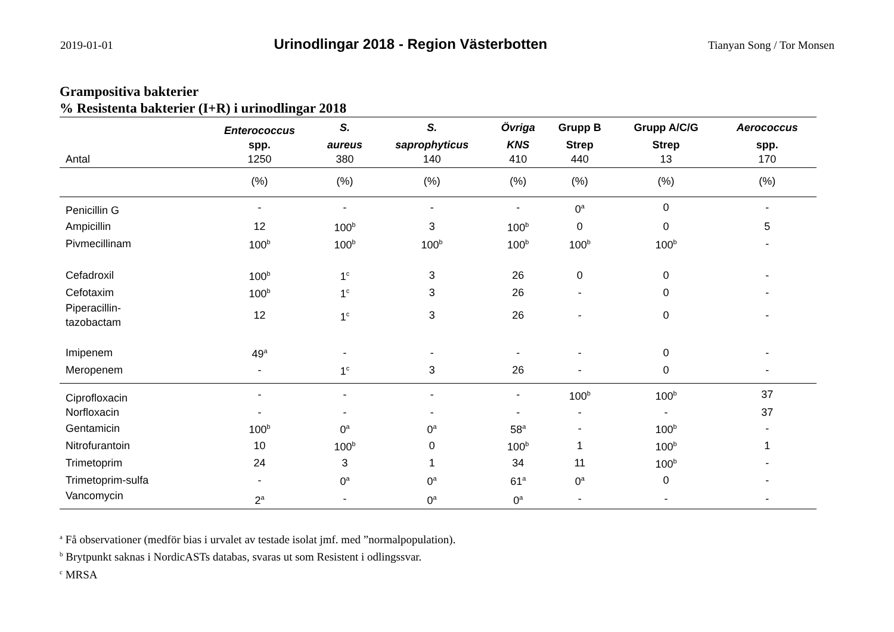2019-01-01
Urinodlingar 2018 - Region Västerbotten
Tianyan Song / Tor Monsen
Grampositiva bakterier
% Resistenta bakterier (I+R) i urinodlingar 2018
| | Enterococcus | S. | S. | Övriga | Grupp B | Grupp A/C/G | Aerococcus |
| --- | --- | --- | --- | --- | --- | --- | --- |
| | spp. | aureus | saprophyticus | KNS | Strep | Strep | spp. |
| Antal | 1250 | 380 | 140 | 410 | 440 | 13 | 170 |
| | (%) | (%) | (%) | (%) | (%) | (%) | (%) |
| Penicillin G | - | - | - | - | 0<sup>a</sup> | 0 | - |
| Ampicillin | 12 | 100<sup>b</sup> | 3 | 100<sup>b</sup> | 0 | 0 | 5 |
| Pivmecillinam | 100<sup>b</sup> | 100<sup>b</sup> | 100<sup>b</sup> | 100<sup>b</sup> | 100<sup>b</sup> | 100<sup>b</sup> | - |
| Cefadroxil | 100<sup>b</sup> | 1<sup>c</sup> | 3 | 26 | 0 | 0 | - |
| Cefotaxim | 100<sup>b</sup> | 1<sup>c</sup> | 3 | 26 | - | 0 | - |
| Piperacillin- tazobactam | 12 | 1<sup>c</sup> | 3 | 26 | - | 0 | - |
| Imipenem | 49<sup>a</sup> | - | - | - | - | 0 | - |
| Meropenem | - | 1<sup>c</sup> | 3 | 26 | - | 0 | - |
| Ciprofloxacin | - | - | - | - | 100<sup>b</sup> | 100<sup>b</sup> | 37 |
| Norfloxacin | - | - | - | - | - | - | 37 |
| Gentamicin | 100<sup>b</sup> | 0<sup>a</sup> | 0<sup>a</sup> | 58<sup>a</sup> | - | 100<sup>b</sup> | - |
| Nitrofurantoin | 10 | 100<sup>b</sup> | 0 | 100<sup>b</sup> | 1 | 100<sup>b</sup> | 1 |
| Trimetoprim | 24 | 3 | 1 | 34 | 11 | 100<sup>b</sup> | - |
| Trimetoprim-sulfa | - | 0<sup>a</sup> | 0<sup>a</sup> | 61<sup>a</sup> | 0<sup>a</sup> | 0 | - |
| Vancomycin | 2<sup>a</sup> | - | 0<sup>a</sup> | 0<sup>a</sup> | - | - | - |
<sup>a</sup> Få observationer (medför bias i urvalet av testade isolat jmf. med ”normalpopulation).
<sup>b</sup> Brytpunkt saknas i NordicASTs databas, svaras ut som Resistent i odlingssvar.
<sup>c</sup> MRSA